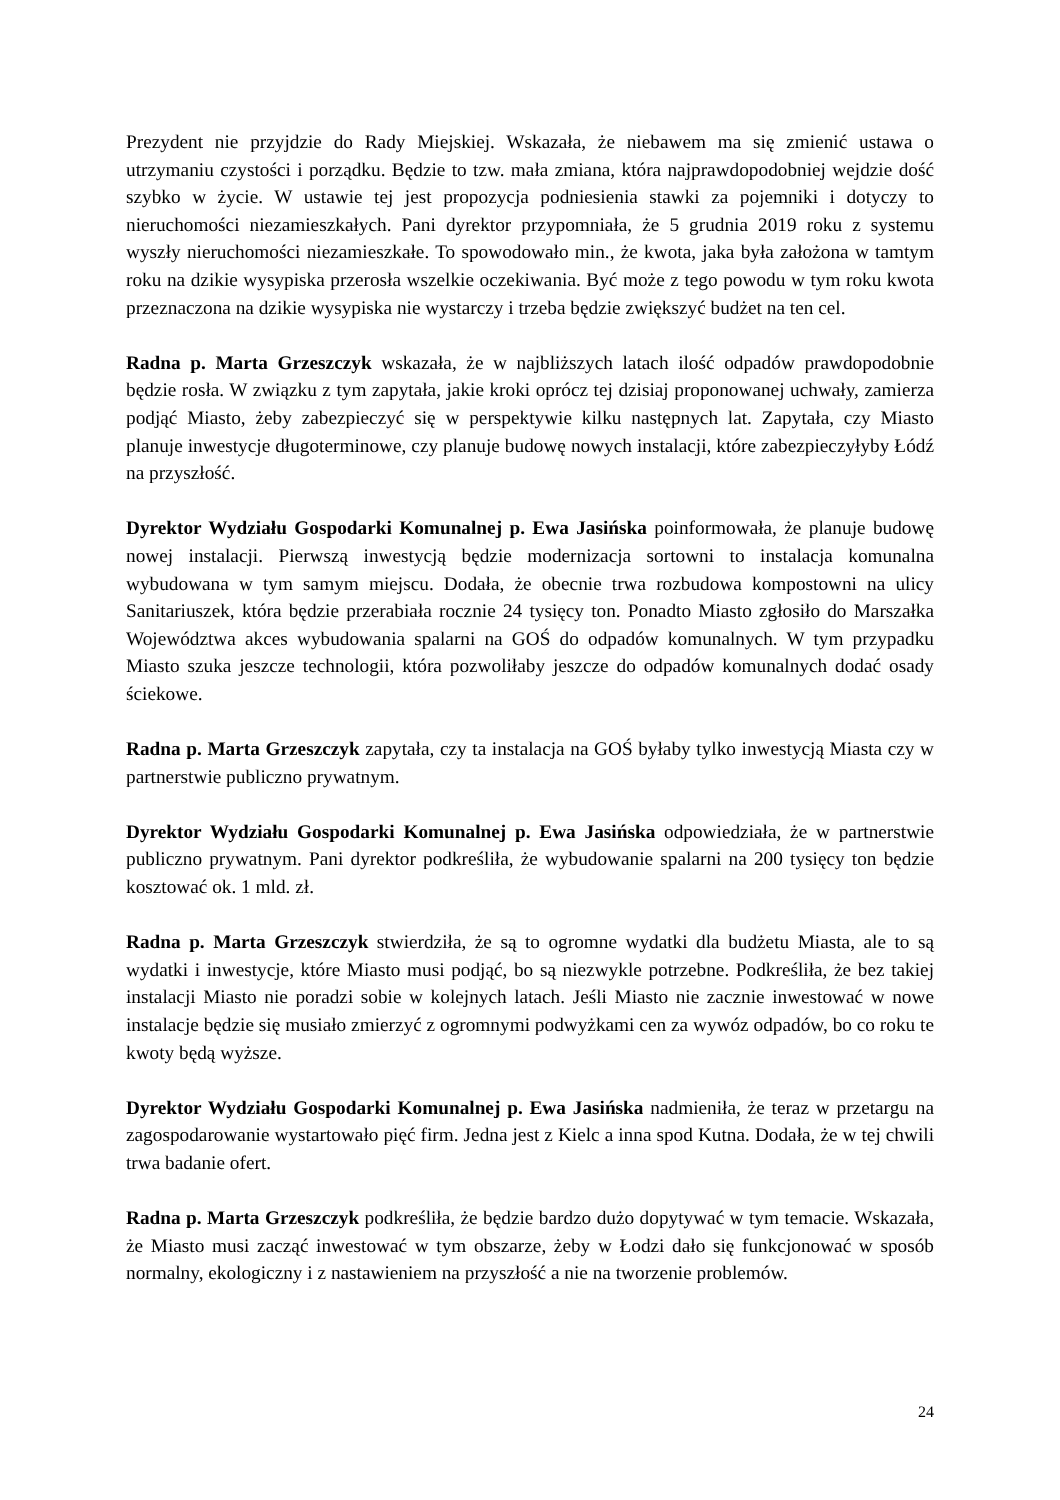Prezydent nie przyjdzie do Rady Miejskiej. Wskazała, że niebawem ma się zmienić ustawa o utrzymaniu czystości i porządku. Będzie to tzw. mała zmiana, która najprawdopodobniej wejdzie dość szybko w życie. W ustawie tej jest propozycja podniesienia stawki za pojemniki i dotyczy to nieruchomości niezamieszkałych. Pani dyrektor przypomniała, że 5 grudnia 2019 roku z systemu wyszły nieruchomości niezamieszkałe. To spowodowało min., że kwota, jaka była założona w tamtym roku na dzikie wysypiska przerosła wszelkie oczekiwania. Być może z tego powodu w tym roku kwota przeznaczona na dzikie wysypiska nie wystarczy i trzeba będzie zwiększyć budżet na ten cel.
Radna p. Marta Grzeszczyk wskazała, że w najbliższych latach ilość odpadów prawdopodobnie będzie rosła. W związku z tym zapytała, jakie kroki oprócz tej dzisiaj proponowanej uchwały, zamierza podjąć Miasto, żeby zabezpieczyć się w perspektywie kilku następnych lat. Zapytała, czy Miasto planuje inwestycje długoterminowe, czy planuje budowę nowych instalacji, które zabezpieczyłyby Łódź na przyszłość.
Dyrektor Wydziału Gospodarki Komunalnej p. Ewa Jasińska poinformowała, że planuje budowę nowej instalacji. Pierwszą inwestycją będzie modernizacja sortowni to instalacja komunalna wybudowana w tym samym miejscu. Dodała, że obecnie trwa rozbudowa kompostowni na ulicy Sanitariuszek, która będzie przerabiała rocznie 24 tysięcy ton. Ponadto Miasto zgłosiło do Marszałka Województwa akces wybudowania spalarni na GOŚ do odpadów komunalnych. W tym przypadku Miasto szuka jeszcze technologii, która pozwoliłaby jeszcze do odpadów komunalnych dodać osady ściekowe.
Radna p. Marta Grzeszczyk zapytała, czy ta instalacja na GOŚ byłaby tylko inwestycją Miasta czy w partnerstwie publiczno prywatnym.
Dyrektor Wydziału Gospodarki Komunalnej p. Ewa Jasińska odpowiedziała, że w partnerstwie publiczno prywatnym. Pani dyrektor podkreśliła, że wybudowanie spalarni na 200 tysięcy ton będzie kosztować ok. 1 mld. zł.
Radna p. Marta Grzeszczyk stwierdziła, że są to ogromne wydatki dla budżetu Miasta, ale to są wydatki i inwestycje, które Miasto musi podjąć, bo są niezwykle potrzebne. Podkreśliła, że bez takiej instalacji Miasto nie poradzi sobie w kolejnych latach. Jeśli Miasto nie zacznie inwestować w nowe instalacje będzie się musiało zmierzyć z ogromnymi podwyżkami cen za wywóz odpadów, bo co roku te kwoty będą wyższe.
Dyrektor Wydziału Gospodarki Komunalnej p. Ewa Jasińska nadmieniła, że teraz w przetargu na zagospodarowanie wystartowało pięć firm. Jedna jest z Kielc a inna spod Kutna. Dodała, że w tej chwili trwa badanie ofert.
Radna p. Marta Grzeszczyk podkreśliła, że będzie bardzo dużo dopytywać w tym temacie. Wskazała, że Miasto musi zacząć inwestować w tym obszarze, żeby w Łodzi dało się funkcjonować w sposób normalny, ekologiczny i z nastawieniem na przyszłość a nie na tworzenie problemów.
24